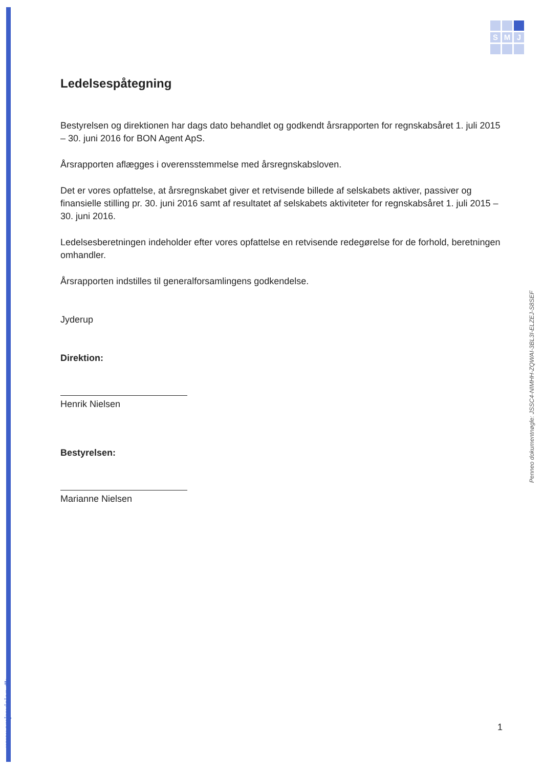S
M
J
Ledelsespåtegning
Bestyrelsen og direktionen har dags dato behandlet og godkendt årsrapporten for regnskabsåret 1. juli 2015 – 30. juni 2016 for BON Agent ApS.
Årsrapporten aflægges i overensstemmelse med årsregnskabsloven.
Det er vores opfattelse, at årsregnskabet giver et retvisende billede af selskabets aktiver, passiver og finansielle stilling pr. 30. juni 2016 samt af resultatet af selskabets aktiviteter for regnskabsåret 1. juli 2015 – 30. juni 2016.
Ledelsesberetningen indeholder efter vores opfattelse en retvisende redegørelse for de forhold, beretningen omhandler.
Årsrapporten indstilles til generalforsamlingens godkendelse.
Jyderup
Direktion:
Henrik Nielsen
Bestyrelsen:
Marianne Nielsen
Penneo dokumentnøgle: JSSC4-NIMHH-ZQWAI-3BL3I-ELZEJ-S8SEF
www.smjrevision.dk
1